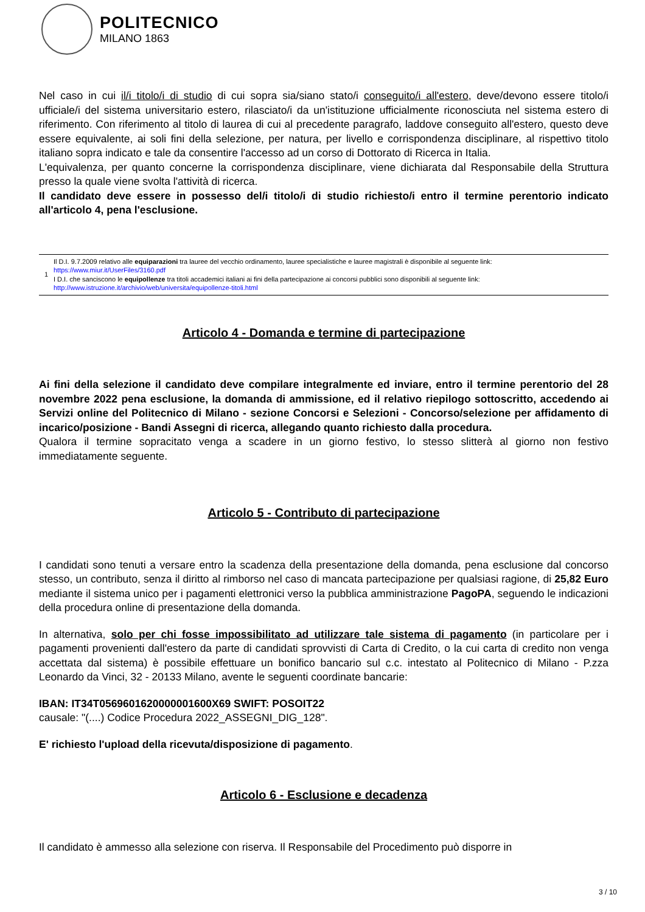POLITECNICO
MILANO 1863
Nel caso in cui il/i titolo/i di studio di cui sopra sia/siano stato/i conseguito/i all'estero, deve/devono essere titolo/i ufficiale/i del sistema universitario estero, rilasciato/i da un'istituzione ufficialmente riconosciuta nel sistema estero di riferimento. Con riferimento al titolo di laurea di cui al precedente paragrafo, laddove conseguito all'estero, questo deve essere equivalente, ai soli fini della selezione, per natura, per livello e corrispondenza disciplinare, al rispettivo titolo italiano sopra indicato e tale da consentire l'accesso ad un corso di Dottorato di Ricerca in Italia.
L'equivalenza, per quanto concerne la corrispondenza disciplinare, viene dichiarata dal Responsabile della Struttura presso la quale viene svolta l'attività di ricerca.
Il candidato deve essere in possesso del/i titolo/i di studio richiesto/i entro il termine perentorio indicato all'articolo 4, pena l'esclusione.
| 1 | Il D.I. 9.7.2009 relativo alle equiparazioni tra lauree del vecchio ordinamento, lauree specialistiche e lauree magistrali è disponibile al seguente link: https://www.miur.it/UserFiles/3160.pdf I D.I. che sanciscono le equipollenze tra titoli accademici italiani ai fini della partecipazione ai concorsi pubblici sono disponibili al seguente link: http://www.istruzione.it/archivio/web/universita/equipollenze-titoli.html |
Articolo 4 - Domanda e termine di partecipazione
Ai fini della selezione il candidato deve compilare integralmente ed inviare, entro il termine perentorio del 28 novembre 2022 pena esclusione, la domanda di ammissione, ed il relativo riepilogo sottoscritto, accedendo ai Servizi online del Politecnico di Milano - sezione Concorsi e Selezioni - Concorso/selezione per affidamento di incarico/posizione - Bandi Assegni di ricerca, allegando quanto richiesto dalla procedura.
Qualora il termine sopracitato venga a scadere in un giorno festivo, lo stesso slitterà al giorno non festivo immediatamente seguente.
Articolo 5 - Contributo di partecipazione
I candidati sono tenuti a versare entro la scadenza della presentazione della domanda, pena esclusione dal concorso stesso, un contributo, senza il diritto al rimborso nel caso di mancata partecipazione per qualsiasi ragione, di 25,82 Euro mediante il sistema unico per i pagamenti elettronici verso la pubblica amministrazione PagoPA, seguendo le indicazioni della procedura online di presentazione della domanda.
In alternativa, solo per chi fosse impossibilitato ad utilizzare tale sistema di pagamento (in particolare per i pagamenti provenienti dall'estero da parte di candidati sprovvisti di Carta di Credito, o la cui carta di credito non venga accettata dal sistema) è possibile effettuare un bonifico bancario sul c.c. intestato al Politecnico di Milano - P.zza Leonardo da Vinci, 32 - 20133 Milano, avente le seguenti coordinate bancarie:
IBAN: IT34T0569601620000001600X69 SWIFT: POSOIT22
causale: "(....) Codice Procedura 2022_ASSEGNI_DIG_128".
E' richiesto l'upload della ricevuta/disposizione di pagamento.
Articolo 6 - Esclusione e decadenza
Il candidato è ammesso alla selezione con riserva. Il Responsabile del Procedimento può disporre in
3 / 10